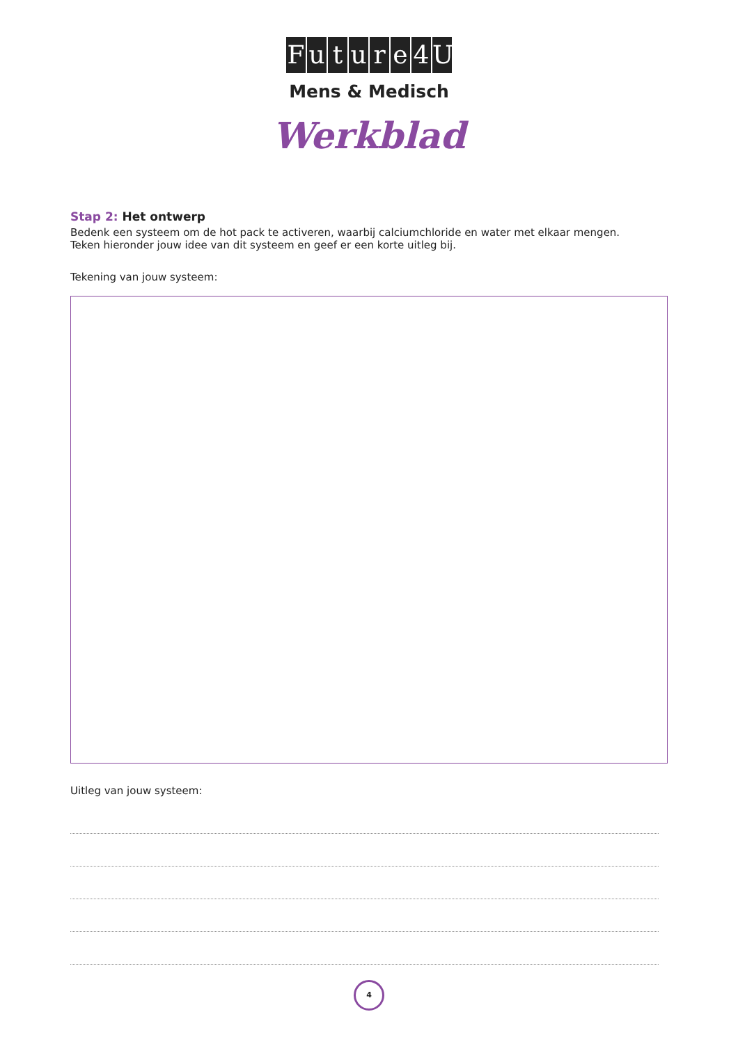Future 4 U
Mens & Medisch
Werkblad
Stap 2: Het ontwerp
Bedenk een systeem om de hot pack te activeren, waarbij calciumchloride en water met elkaar mengen.
Teken hieronder jouw idee van dit systeem en geef er een korte uitleg bij.
Tekening van jouw systeem:
Uitleg van jouw systeem:
4